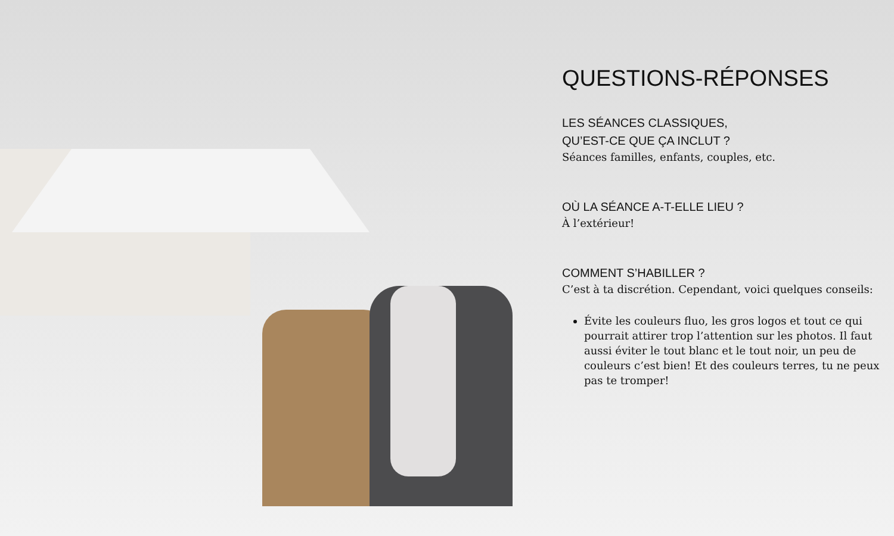QUESTIONS-RÉPONSES
LES SÉANCES CLASSIQUES,
QU’EST-CE QUE ÇA INCLUT ?
Séances familles, enfants, couples, etc.
OÙ LA SÉANCE A-T-ELLE LIEU ?
À l’extérieur!
COMMENT S’HABILLER ?
C’est à ta discrétion. Cependant, voici quelques conseils:
Évite les couleurs fluo, les gros logos et tout ce qui pourrait attirer trop l’attention sur les photos. Il faut aussi éviter le tout blanc et le tout noir, un peu de couleurs c’est bien! Et des couleurs terres, tu ne peux pas te tromper!